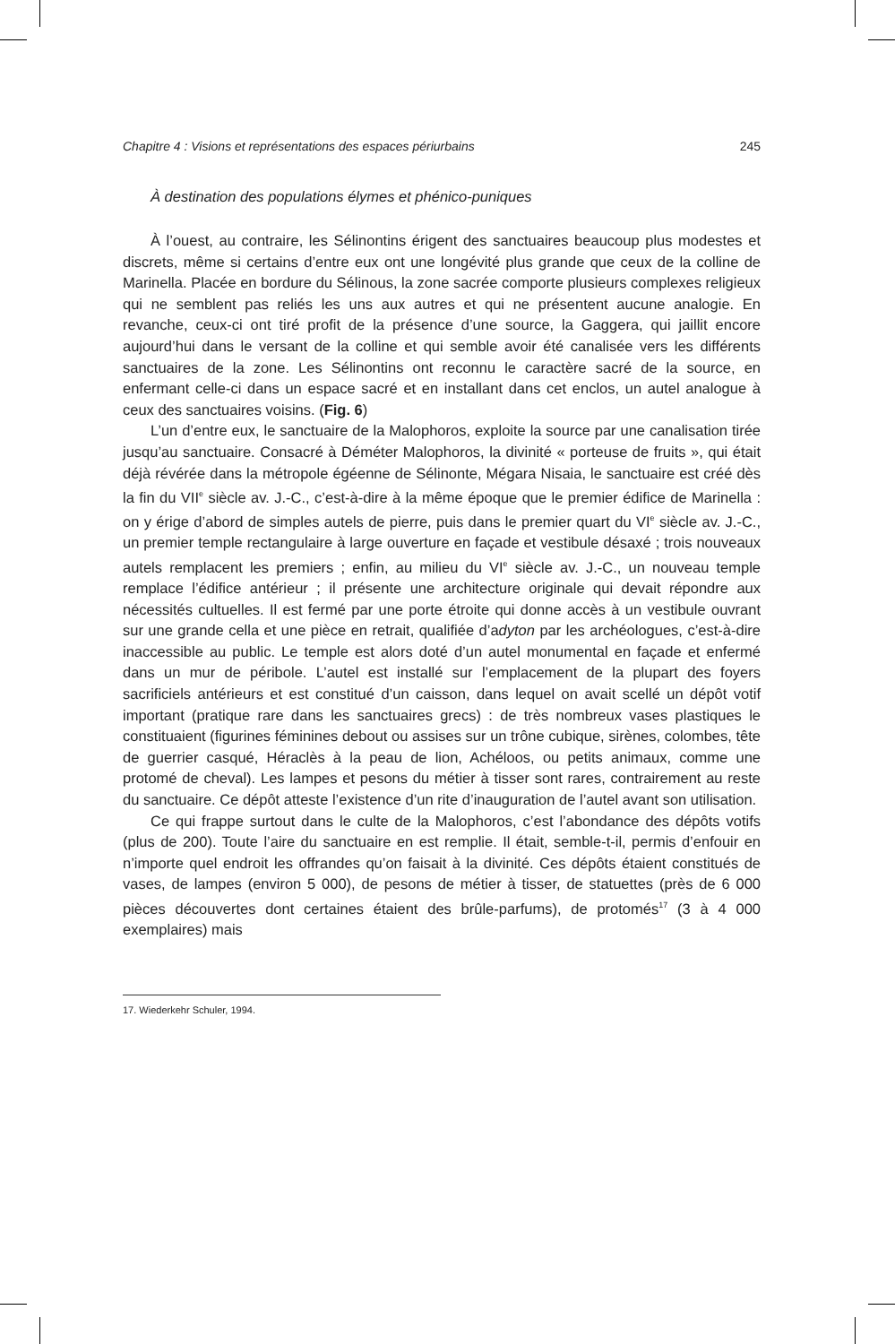Chapitre 4 : Visions et représentations des espaces périurbains 245
À destination des populations élymes et phénico-puniques
À l’ouest, au contraire, les Sélinontins érigent des sanctuaires beaucoup plus modestes et discrets, même si certains d’entre eux ont une longévité plus grande que ceux de la colline de Marinella. Placée en bordure du Sélinous, la zone sacrée comporte plusieurs complexes religieux qui ne semblent pas reliés les uns aux autres et qui ne présentent aucune analogie. En revanche, ceux-ci ont tiré profit de la présence d’une source, la Gaggera, qui jaillit encore aujourd’hui dans le versant de la colline et qui semble avoir été canalisée vers les différents sanctuaires de la zone. Les Sélinontins ont reconnu le caractère sacré de la source, en enfermant celle-ci dans un espace sacré et en installant dans cet enclos, un autel analogue à ceux des sanctuaires voisins. (Fig. 6)
L’un d’entre eux, le sanctuaire de la Malophoros, exploite la source par une canalisation tirée jusqu’au sanctuaire. Consacré à Déméter Malophoros, la divinité « porteuse de fruits », qui était déjà révérée dans la métropole égéenne de Sélinonte, Mégara Nisaia, le sanctuaire est créé dès la fin du VII<sup>e</sup> siècle av. J.-C., c’est-à-dire à la même époque que le premier édifice de Marinella : on y érige d’abord de simples autels de pierre, puis dans le premier quart du VI<sup>e</sup> siècle av. J.-C., un premier temple rectangulaire à large ouverture en façade et vestibule désaxé ; trois nouveaux autels remplacent les premiers ; enfin, au milieu du VI<sup>e</sup> siècle av. J.-C., un nouveau temple remplace l’édifice antérieur ; il présente une architecture originale qui devait répondre aux nécessités cultuelles. Il est fermé par une porte étroite qui donne accès à un vestibule ouvrant sur une grande cella et une pièce en retrait, qualifiée d’adyton par les archéologues, c’est-à-dire inaccessible au public. Le temple est alors doté d’un autel monumental en façade et enfermé dans un mur de péribole. L’autel est installé sur l’emplacement de la plupart des foyers sacrificiels antérieurs et est constitué d’un caisson, dans lequel on avait scellé un dépôt votif important (pratique rare dans les sanctuaires grecs) : de très nombreux vases plastiques le constituaient (figurines féminines debout ou assises sur un trône cubique, sirènes, colombes, tête de guerrier casqué, Héraclès à la peau de lion, Achéloos, ou petits animaux, comme une protomé de cheval). Les lampes et pesons du métier à tisser sont rares, contrairement au reste du sanctuaire. Ce dépôt atteste l’existence d’un rite d’inauguration de l’autel avant son utilisation.
Ce qui frappe surtout dans le culte de la Malophoros, c’est l’abondance des dépôts votifs (plus de 200). Toute l’aire du sanctuaire en est remplie. Il était, semble-t-il, permis d’enfouir en n’importe quel endroit les offrandes qu’on faisait à la divinité. Ces dépôts étaient constitués de vases, de lampes (environ 5 000), de pesons de métier à tisser, de statuettes (près de 6 000 pièces découvertes dont certaines étaient des brûle-parfums), de protomés<sup>17</sup> (3 à 4 000 exemplaires) mais
17. Wiederkehr Schuler, 1994.